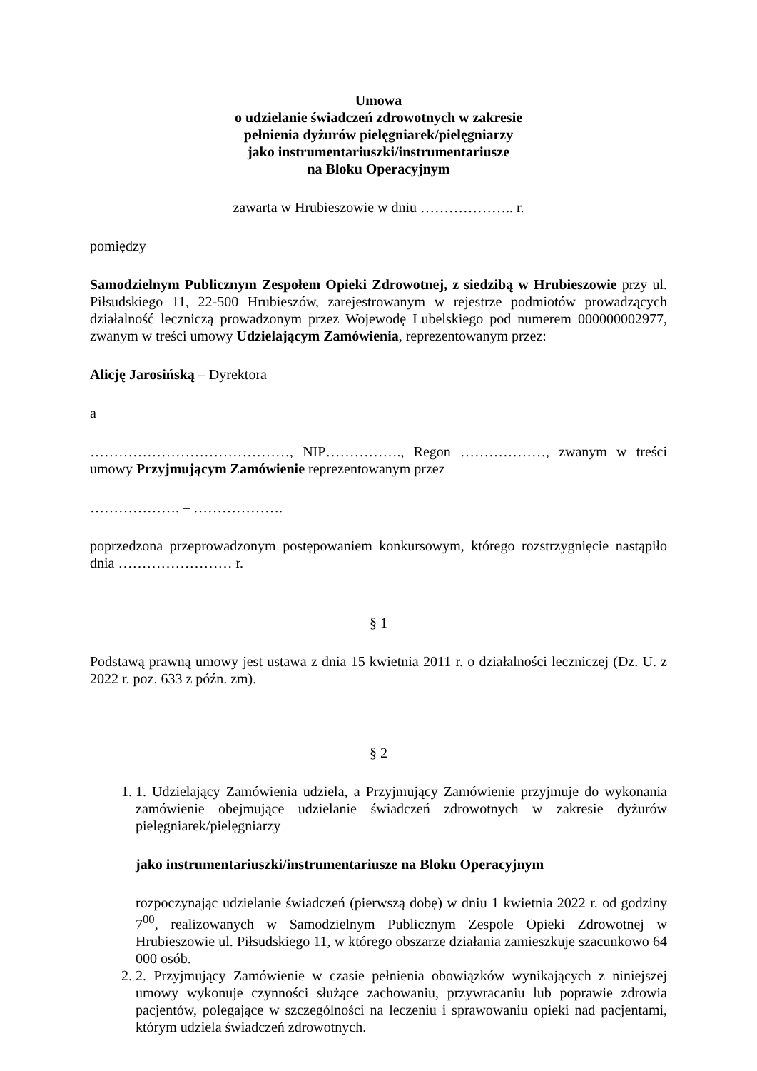Umowa
o udzielanie świadczeń zdrowotnych w zakresie
pełnienia dyżurów pielęgniarek/pielęgniarzy
jako instrumentariuszki/instrumentariusze
na Bloku Operacyjnym
zawarta w Hrubieszowie w dniu ……………….. r.
pomiędzy
Samodzielnym Publicznym Zespołem Opieki Zdrowotnej, z siedzibą w Hrubieszowie przy ul. Piłsudskiego 11, 22-500 Hrubieszów, zarejestrowanym w rejestrze podmiotów prowadzących działalność leczniczą prowadzonym przez Wojewodę Lubelskiego pod numerem 000000002977, zwanym w treści umowy Udzielającym Zamówienia, reprezentowanym przez:
Alicję Jarosińską – Dyrektora
a
……………………………………, NIP……………., Regon ………………, zwanym w treści umowy Przyjmującym Zamówienie reprezentowanym przez
………………. – ……………….
poprzedzona przeprowadzonym postępowaniem konkursowym, którego rozstrzygnięcie nastąpiło dnia …………………… r.
§ 1
Podstawą prawną umowy jest ustawa z dnia 15 kwietnia 2011 r. o działalności leczniczej (Dz. U. z 2022 r. poz. 633 z późn. zm).
§ 2
1. 1. Udzielający Zamówienia udziela, a Przyjmujący Zamówienie przyjmuje do wykonania zamówienie obejmujące udzielanie świadczeń zdrowotnych w zakresie dyżurów pielęgniarek/pielęgniarzy
jako instrumentariuszki/instrumentariusze na Bloku Operacyjnym
rozpoczynając udzielanie świadczeń (pierwszą dobę) w dniu 1 kwietnia 2022 r. od godziny 7<sup>00</sup>, realizowanych w Samodzielnym Publicznym Zespole Opieki Zdrowotnej w Hrubieszowie ul. Piłsudskiego 11, w którego obszarze działania zamieszkuje szacunkowo 64 000 osób.
2. 2. Przyjmujący Zamówienie w czasie pełnienia obowiązków wynikających z niniejszej umowy wykonuje czynności służące zachowaniu, przywracaniu lub poprawie zdrowia pacjentów, polegające w szczególności na leczeniu i sprawowaniu opieki nad pacjentami, którym udziela świadczeń zdrowotnych.